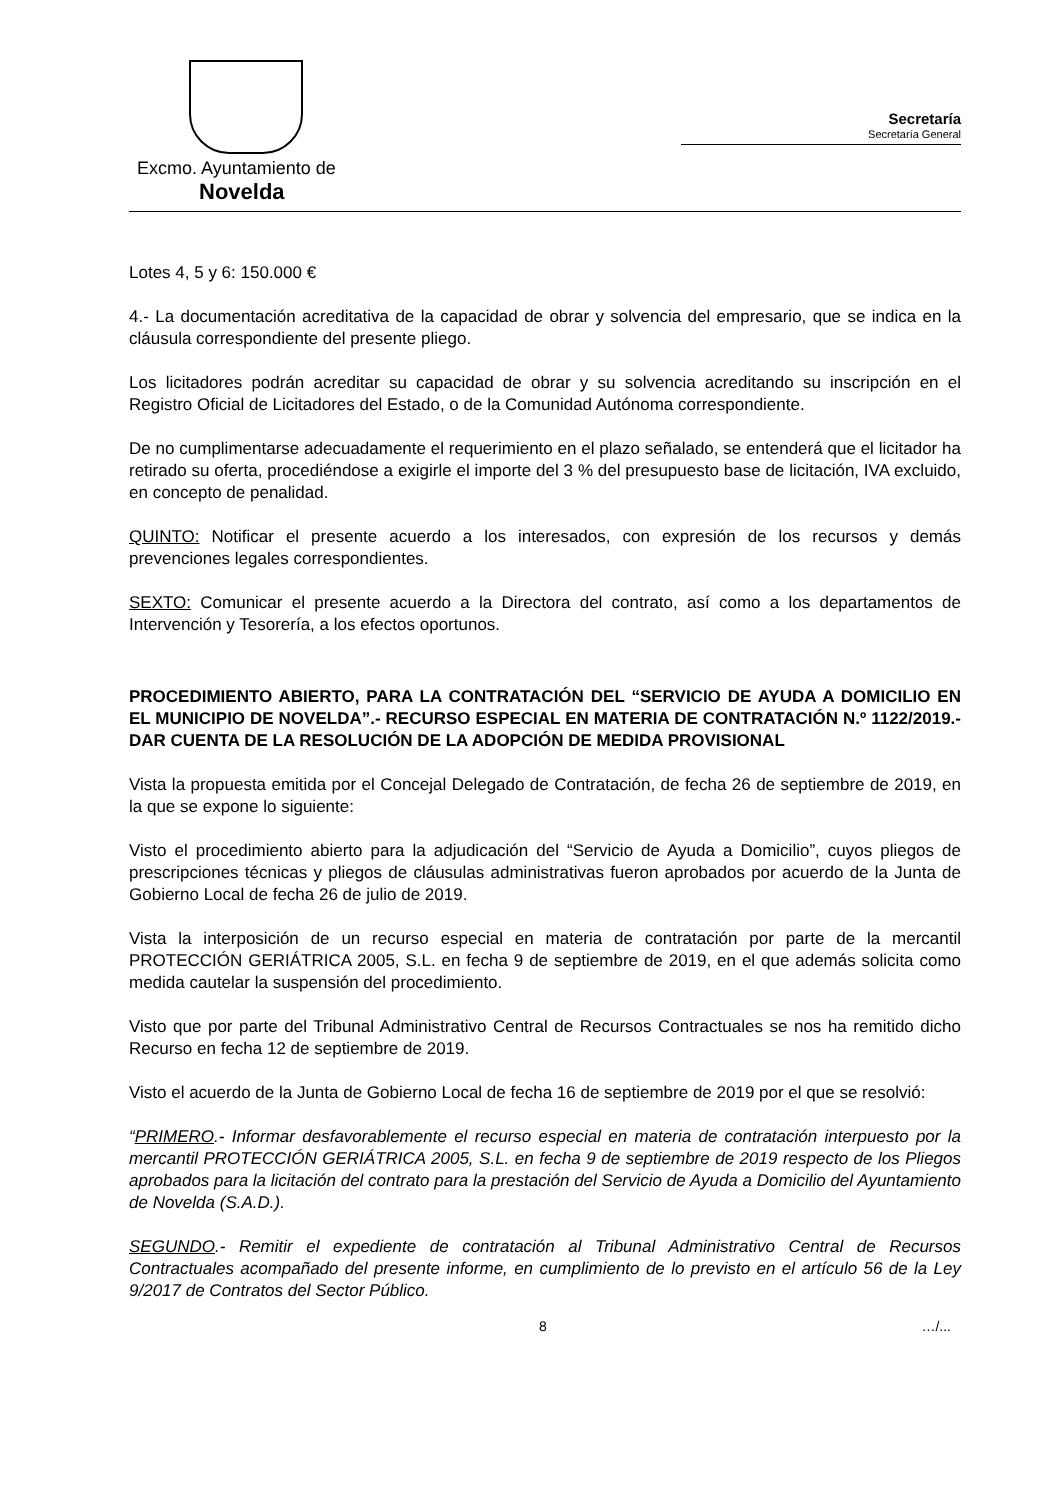Excmo. Ayuntamiento de
Novelda
Secretaría
Secretaría General
Lotes 4, 5 y 6: 150.000 €
4.- La documentación acreditativa de la capacidad de obrar y solvencia del empresario, que se indica en la cláusula correspondiente del presente pliego.
Los licitadores podrán acreditar su capacidad de obrar y su solvencia acreditando su inscripción en el Registro Oficial de Licitadores del Estado, o de la Comunidad Autónoma correspondiente.
De no cumplimentarse adecuadamente el requerimiento en el plazo señalado, se entenderá que el licitador ha retirado su oferta, procediéndose a exigirle el importe del 3 % del presupuesto base de licitación, IVA excluido, en concepto de penalidad.
QUINTO: Notificar el presente acuerdo a los interesados, con expresión de los recursos y demás prevenciones legales correspondientes.
SEXTO: Comunicar el presente acuerdo a la Directora del contrato, así como a los departamentos de Intervención y Tesorería, a los efectos oportunos.
PROCEDIMIENTO ABIERTO, PARA LA CONTRATACIÓN DEL “SERVICIO DE AYUDA A DOMICILIO EN EL MUNICIPIO DE NOVELDA”.- RECURSO ESPECIAL EN MATERIA DE CONTRATACIÓN N.º 1122/2019.- DAR CUENTA DE LA RESOLUCIÓN DE LA ADOPCIÓN DE MEDIDA PROVISIONAL
Vista la propuesta emitida por el Concejal Delegado de Contratación, de fecha 26 de septiembre de 2019, en la que se expone lo siguiente:
Visto el procedimiento abierto para la adjudicación del “Servicio de Ayuda a Domicilio”, cuyos pliegos de prescripciones técnicas y pliegos de cláusulas administrativas fueron aprobados por acuerdo de la Junta de Gobierno Local de fecha 26 de julio de 2019.
Vista la interposición de un recurso especial en materia de contratación por parte de la mercantil PROTECCIÓN GERIÁTRICA 2005, S.L. en fecha 9 de septiembre de 2019, en el que además solicita como medida cautelar la suspensión del procedimiento.
Visto que por parte del Tribunal Administrativo Central de Recursos Contractuales se nos ha remitido dicho Recurso en fecha 12 de septiembre de 2019.
Visto el acuerdo de la Junta de Gobierno Local de fecha 16 de septiembre de 2019 por el que se resolvió:
“PRIMERO.- Informar desfavorablemente el recurso especial en materia de contratación interpuesto por la mercantil PROTECCIÓN GERIÁTRICA 2005, S.L. en fecha 9 de septiembre de 2019 respecto de los Pliegos aprobados para la licitación del contrato para la prestación del Servicio de Ayuda a Domicilio del Ayuntamiento de Novelda (S.A.D.).
SEGUNDO.- Remitir el expediente de contratación al Tribunal Administrativo Central de Recursos Contractuales acompañado del presente informe, en cumplimiento de lo previsto en el artículo 56 de la Ley 9/2017 de Contratos del Sector Público.
8 …/...